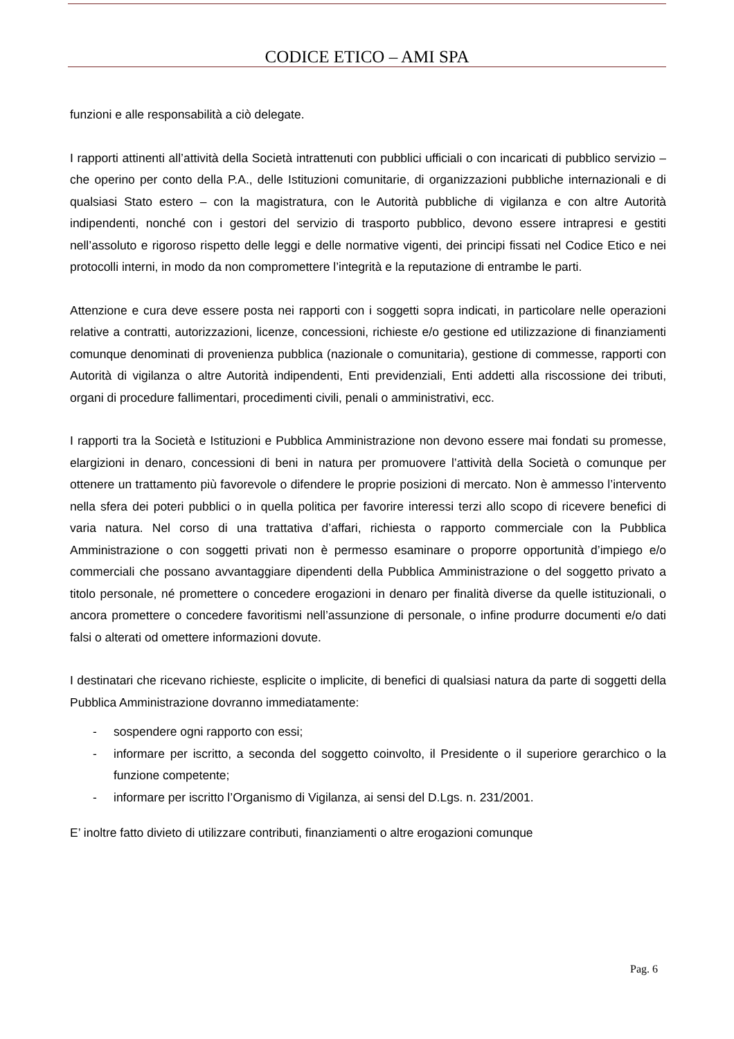CODICE ETICO – AMI SPA
funzioni e alle responsabilità a ciò delegate.
I rapporti attinenti all’attività della Società intrattenuti con pubblici ufficiali o con incaricati di pubblico servizio – che operino per conto della P.A., delle Istituzioni comunitarie, di organizzazioni pubbliche internazionali e di qualsiasi Stato estero – con la magistratura, con le Autorità pubbliche di vigilanza e con altre Autorità indipendenti, nonché con i gestori del servizio di trasporto pubblico, devono essere intrapresi e gestiti nell’assoluto e rigoroso rispetto delle leggi e delle normative vigenti, dei principi fissati nel Codice Etico e nei protocolli interni, in modo da non compromettere l’integrità e la reputazione di entrambe le parti.
Attenzione e cura deve essere posta nei rapporti con i soggetti sopra indicati, in particolare nelle operazioni relative a contratti, autorizzazioni, licenze, concessioni, richieste e/o gestione ed utilizzazione di finanziamenti comunque denominati di provenienza pubblica (nazionale o comunitaria), gestione di commesse, rapporti con Autorità di vigilanza o altre Autorità indipendenti, Enti previdenziali, Enti addetti alla riscossione dei tributi, organi di procedure fallimentari, procedimenti civili, penali o amministrativi, ecc.
I rapporti tra la Società e Istituzioni e Pubblica Amministrazione non devono essere mai fondati su promesse, elargizioni in denaro, concessioni di beni in natura per promuovere l’attività della Società o comunque per ottenere un trattamento più favorevole o difendere le proprie posizioni di mercato. Non è ammesso l’intervento nella sfera dei poteri pubblici o in quella politica per favorire interessi terzi allo scopo di ricevere benefici di varia natura. Nel corso di una trattativa d’affari, richiesta o rapporto commerciale con la Pubblica Amministrazione o con soggetti privati non è permesso esaminare o proporre opportunità d’impiego e/o commerciali che possano avvantaggiare dipendenti della Pubblica Amministrazione o del soggetto privato a titolo personale, né promettere o concedere erogazioni in denaro per finalità diverse da quelle istituzionali, o ancora promettere o concedere favoritismi nell’assunzione di personale, o infine produrre documenti e/o dati falsi o alterati od omettere informazioni dovute.
I destinatari che ricevano richieste, esplicite o implicite, di benefici di qualsiasi natura da parte di soggetti della Pubblica Amministrazione dovranno immediatamente:
- sospendere ogni rapporto con essi;
- informare per iscritto, a seconda del soggetto coinvolto, il Presidente o il superiore gerarchico o la funzione competente;
- informare per iscritto l’Organismo di Vigilanza, ai sensi del D.Lgs. n. 231/2001.
E’ inoltre fatto divieto di utilizzare contributi, finanziamenti o altre erogazioni comunque
Pag. 6